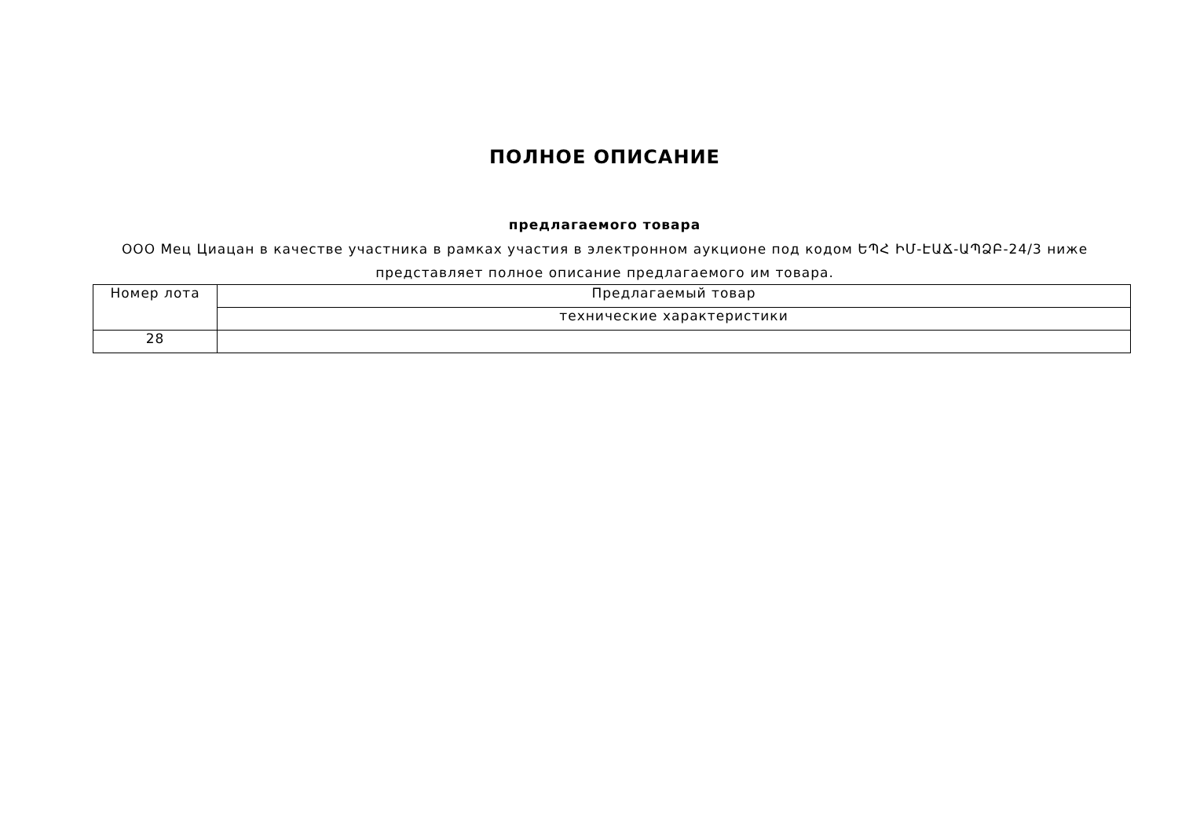ПОЛНОЕ ОПИСАНИЕ
предлагаемого товара
ООО Мец Циацан в качестве участника в рамках участия в электронном аукционе под кодом ԵՊՀ ԻՄ-ԷԱՃ-ԱՊՁԲ-24/3 ниже представляет полное описание предлагаемого им товара.
| Номер лота | Предлагаемый товар |
| | технические характеристики |
| 28 | |